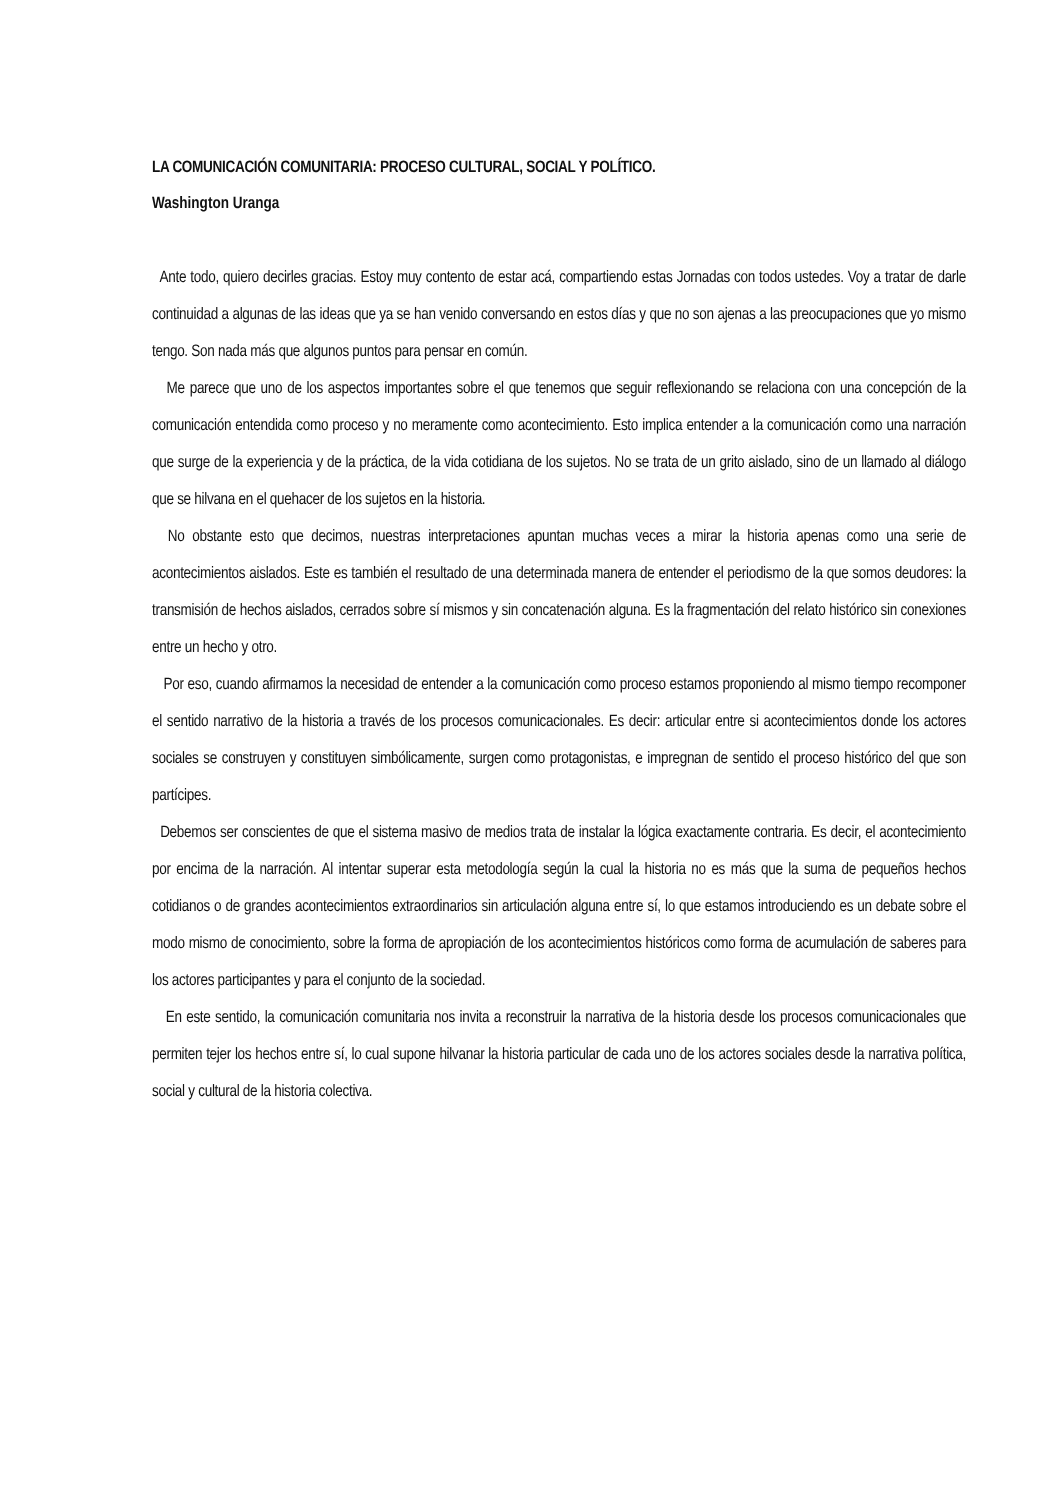LA COMUNICACIÓN COMUNITARIA: PROCESO CULTURAL, SOCIAL Y POLÍTICO.
Washington Uranga
Ante todo, quiero decirles gracias. Estoy muy contento de estar acá, compartiendo estas Jornadas con todos ustedes. Voy a tratar de darle continuidad a algunas de las ideas que ya se han venido conversando en estos días y que no son ajenas a las preocupaciones que yo mismo tengo. Son nada más que algunos puntos para pensar en común.
Me parece que uno de los aspectos importantes sobre el que tenemos que seguir reflexionando se relaciona con una concepción de la comunicación entendida como proceso y no meramente como acontecimiento. Esto implica entender a la comunicación como una narración que surge de la experiencia y de la práctica, de la vida cotidiana de los sujetos. No se trata de un grito aislado, sino de un llamado al diálogo que se hilvana en el quehacer de los sujetos en la historia.
No obstante esto que decimos, nuestras interpretaciones apuntan muchas veces a mirar la historia apenas como una serie de acontecimientos aislados. Este es también el resultado de una determinada manera de entender el periodismo de la que somos deudores: la transmisión de hechos aislados, cerrados sobre sí mismos y sin concatenación alguna. Es la fragmentación del relato histórico sin conexiones entre un hecho y otro.
Por eso, cuando afirmamos la necesidad de entender a la comunicación como proceso estamos proponiendo al mismo tiempo recomponer el sentido narrativo de la historia a través de los procesos comunicacionales. Es decir: articular entre si acontecimientos donde los actores sociales se construyen y constituyen simbólicamente, surgen como protagonistas, e impregnan de sentido el proceso histórico del que son partícipes.
Debemos ser conscientes de que el sistema masivo de medios trata de instalar la lógica exactamente contraria. Es decir, el acontecimiento por encima de la narración. Al intentar superar esta metodología según la cual la historia no es más que la suma de pequeños hechos cotidianos o de grandes acontecimientos extraordinarios sin articulación alguna entre sí, lo que estamos introduciendo es un debate sobre el modo mismo de conocimiento, sobre la forma de apropiación de los acontecimientos históricos como forma de acumulación de saberes para los actores participantes y para el conjunto de la sociedad.
En este sentido, la comunicación comunitaria nos invita a reconstruir la narrativa de la historia desde los procesos comunicacionales que permiten tejer los hechos entre sí, lo cual supone hilvanar la historia particular de cada uno de los actores sociales desde la narrativa política, social y cultural de la historia colectiva.